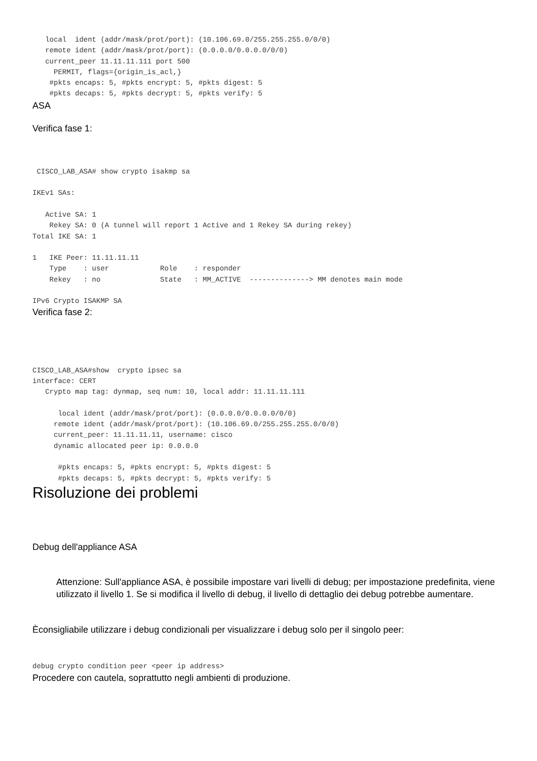local  ident (addr/mask/prot/port): (10.106.69.0/255.255.255.0/0/0)
   remote ident (addr/mask/prot/port): (0.0.0.0/0.0.0.0/0/0)
   current_peer 11.11.11.111 port 500
     PERMIT, flags={origin_is_acl,}
    #pkts encaps: 5, #pkts encrypt: 5, #pkts digest: 5
    #pkts decaps: 5, #pkts decrypt: 5, #pkts verify: 5
ASA
Verifica fase 1:
 CISCO_LAB_ASA# show crypto isakmp sa

IKEv1 SAs:

   Active SA: 1
    Rekey SA: 0 (A tunnel will report 1 Active and 1 Rekey SA during rekey)
Total IKE SA: 1

1   IKE Peer: 11.11.11.11
    Type    : user            Role    : responder
    Rekey   : no              State   : MM_ACTIVE  --------------> MM denotes main mode

IPv6 Crypto ISAKMP SA
Verifica fase 2:
CISCO_LAB_ASA#show  crypto ipsec sa
interface: CERT
   Crypto map tag: dynmap, seq num: 10, local addr: 11.11.11.111

      local ident (addr/mask/prot/port): (0.0.0.0/0.0.0.0/0/0)
     remote ident (addr/mask/prot/port): (10.106.69.0/255.255.255.0/0/0)
     current_peer: 11.11.11.11, username: cisco
     dynamic allocated peer ip: 0.0.0.0

      #pkts encaps: 5, #pkts encrypt: 5, #pkts digest: 5
      #pkts decaps: 5, #pkts decrypt: 5, #pkts verify: 5
Risoluzione dei problemi
Debug dell'appliance ASA
Attenzione: Sull'appliance ASA, è possibile impostare vari livelli di debug; per impostazione predefinita, viene utilizzato il livello 1. Se si modifica il livello di debug, il livello di dettaglio dei debug potrebbe aumentare.
Èconsigliabile utilizzare i debug condizionali per visualizzare i debug solo per il singolo peer:
debug crypto condition peer <peer ip address>
Procedere con cautela, soprattutto negli ambienti di produzione.